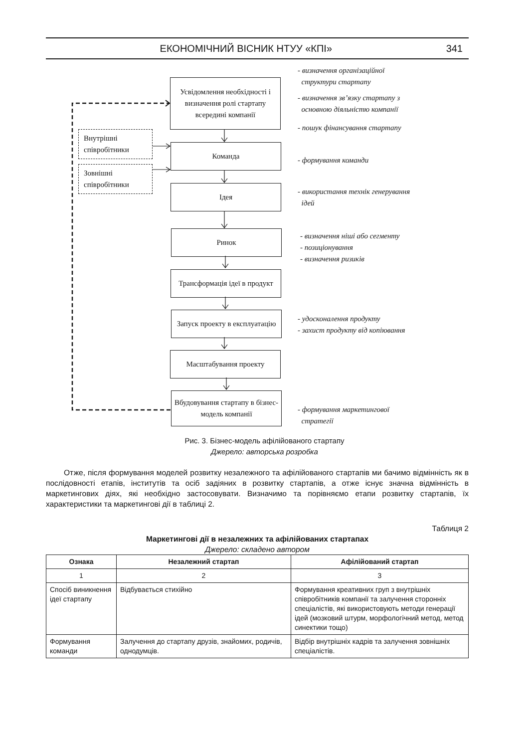ЕКОНОМІЧНИЙ ВІСНИК НТУУ «КПІ» 341
Усвідомлення необхідності і визначення ролі стартапу всередині компанії
Внутрішні співробітники
Зовнішні співробітники
Команда
Ідея
Ринок
Трансформація ідеї в продукт
Запуск проекту в експлуатацію
Масштабування проекту
Вбудовування стартапу в бізнес-модель компанії
- визначення організаційної
структури стартапу
- визначення зв’язку стартапу з
основною діяльністю компанії
- пошук фінансування стартапу
- формування команди
- використання технік генерування
ідей
- визначення ніші або сегменту
- позиціонування
- визначення ризиків
- удосконалення продукту
- захист продукту від копіювання
- формування маркетингової
стратегії
Рис. 3. Бізнес-модель афілійованого стартапу
Джерело: авторська розробка
Отже, після формування моделей розвитку незалежного та афілійованого стартапів ми бачимо відмінність як в послідовності етапів, інститутів та осіб задіяних в розвитку стартапів, а отже існує значна відмінність в маркетингових діях, які необхідно застосовувати. Визначимо та порівняємо етапи розвитку стартапів, їх характеристики та маркетингові дії в таблиці 2.
Таблиця 2
Маркетингові дії в незалежних та афілійованих стартапах
Джерело: складено автором
| Ознака | Незалежний стартап | Афілійований стартап |
| --- | --- | --- |
| 1 | 2 | 3 |
| Спосіб виникнення ідеї стартапу | Відбувається стихійно | Формування креативних груп з внутрішніх співробітників компанії та залучення сторонніх спеціалістів, які використовують методи генерації ідей (мозковий штурм, морфологічний метод, метод синектики тощо) |
| Формування команди | Залучення до стартапу друзів, знайомих, родичів, однодумців. | Відбір внутрішніх кадрів та залучення зовнішніх спеціалістів. |